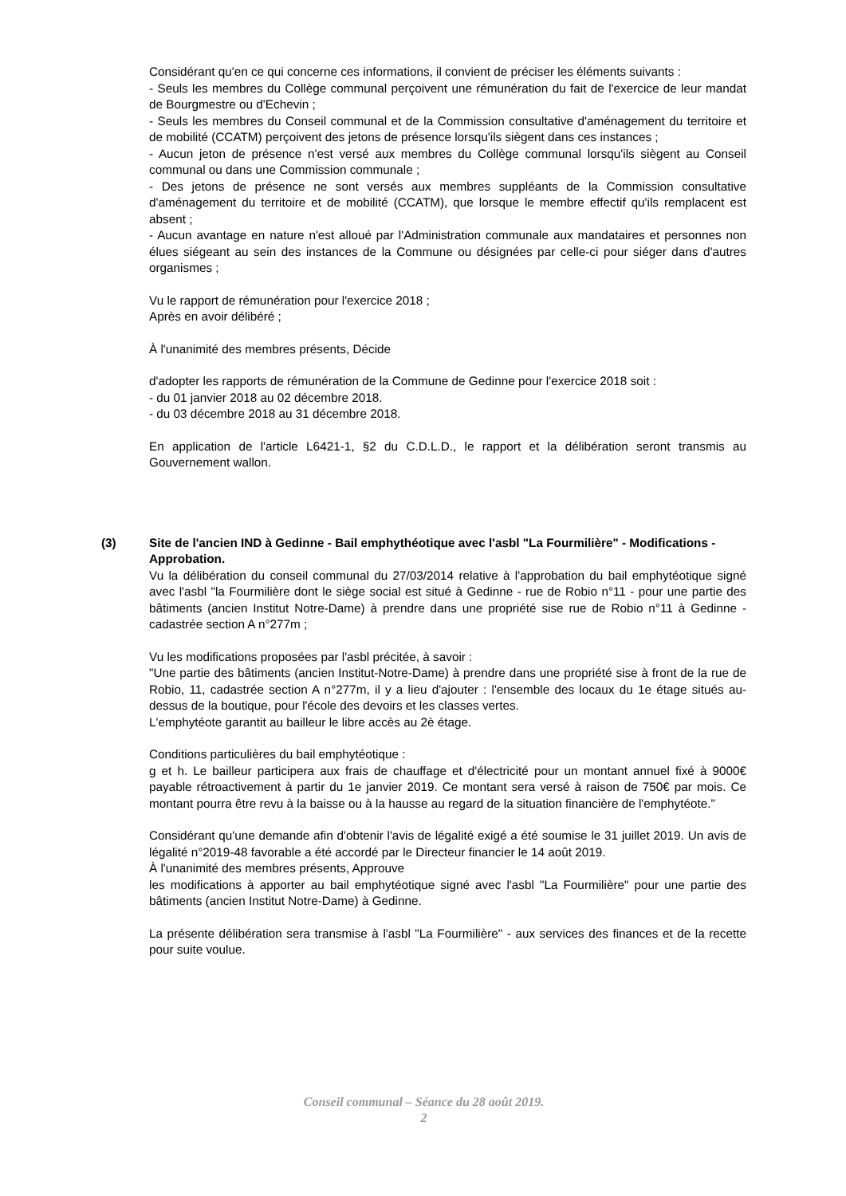Considérant qu'en ce qui concerne ces informations, il convient de préciser les éléments suivants :
- Seuls les membres du Collège communal perçoivent une rémunération du fait de l'exercice de leur mandat de Bourgmestre ou d'Echevin ;
- Seuls les membres du Conseil communal et de la Commission consultative d'aménagement du territoire et de mobilité (CCATM) perçoivent des jetons de présence lorsqu'ils siègent dans ces instances ;
- Aucun jeton de présence n'est versé aux membres du Collège communal lorsqu'ils siègent au Conseil communal ou dans une Commission communale ;
- Des jetons de présence ne sont versés aux membres suppléants de la Commission consultative d'aménagement du territoire et de mobilité (CCATM), que lorsque le membre effectif qu'ils remplacent est absent ;
- Aucun avantage en nature n'est alloué par l'Administration communale aux mandataires et personnes non élues siégeant au sein des instances de la Commune ou désignées par celle-ci pour siéger dans d'autres organismes ;
Vu le rapport de rémunération pour l'exercice 2018 ;
Après en avoir délibéré ;
À l'unanimité des membres présents, Décide
d'adopter les rapports de rémunération de la Commune de Gedinne pour l'exercice 2018 soit :
- du 01 janvier 2018 au 02 décembre 2018.
- du 03 décembre 2018 au 31 décembre 2018.
En application de l'article L6421-1, §2 du C.D.L.D., le rapport et la délibération seront transmis au Gouvernement wallon.
(3) Site de l'ancien IND à Gedinne - Bail emphythéotique avec l'asbl "La Fourmilière" - Modifications - Approbation.
Vu la délibération du conseil communal du 27/03/2014 relative à l'approbation du bail emphytéotique signé avec l'asbl "la Fourmilière dont le siège social est situé à Gedinne - rue de Robio n°11 - pour une partie des bâtiments (ancien Institut Notre-Dame) à prendre dans une propriété sise rue de Robio n°11 à Gedinne - cadastrée section A n°277m ;
Vu les modifications proposées par l'asbl précitée, à savoir :
"Une partie des bâtiments (ancien Institut-Notre-Dame) à prendre dans une propriété sise à front de la rue de Robio, 11, cadastrée section A n°277m, il y a lieu d'ajouter : l'ensemble des locaux du 1e étage situés au-dessus de la boutique, pour l'école des devoirs et les classes vertes.
L'emphytéote garantit au bailleur le libre accès au 2è étage.
Conditions particulières du bail emphytéotique :
g et h. Le bailleur participera aux frais de chauffage et d'électricité pour un montant annuel fixé à 9000€ payable rétroactivement à partir du 1e janvier 2019. Ce montant sera versé à raison de 750€ par mois. Ce montant pourra être revu à la baisse ou à la hausse au regard de la situation financière de l'emphytéote."
Considérant qu'une demande afin d'obtenir l'avis de légalité exigé a été soumise le 31 juillet 2019. Un avis de légalité n°2019-48 favorable a été accordé par le Directeur financier le 14 août 2019.
À l'unanimité des membres présents, Approuve
les modifications à apporter au bail emphytéotique signé avec l'asbl "La Fourmilière" pour une partie des bâtiments (ancien Institut Notre-Dame) à Gedinne.
La présente délibération sera transmise à l'asbl "La Fourmilière" - aux services des finances et de la recette pour suite voulue.
Conseil communal – Séance du 28 août 2019.
2